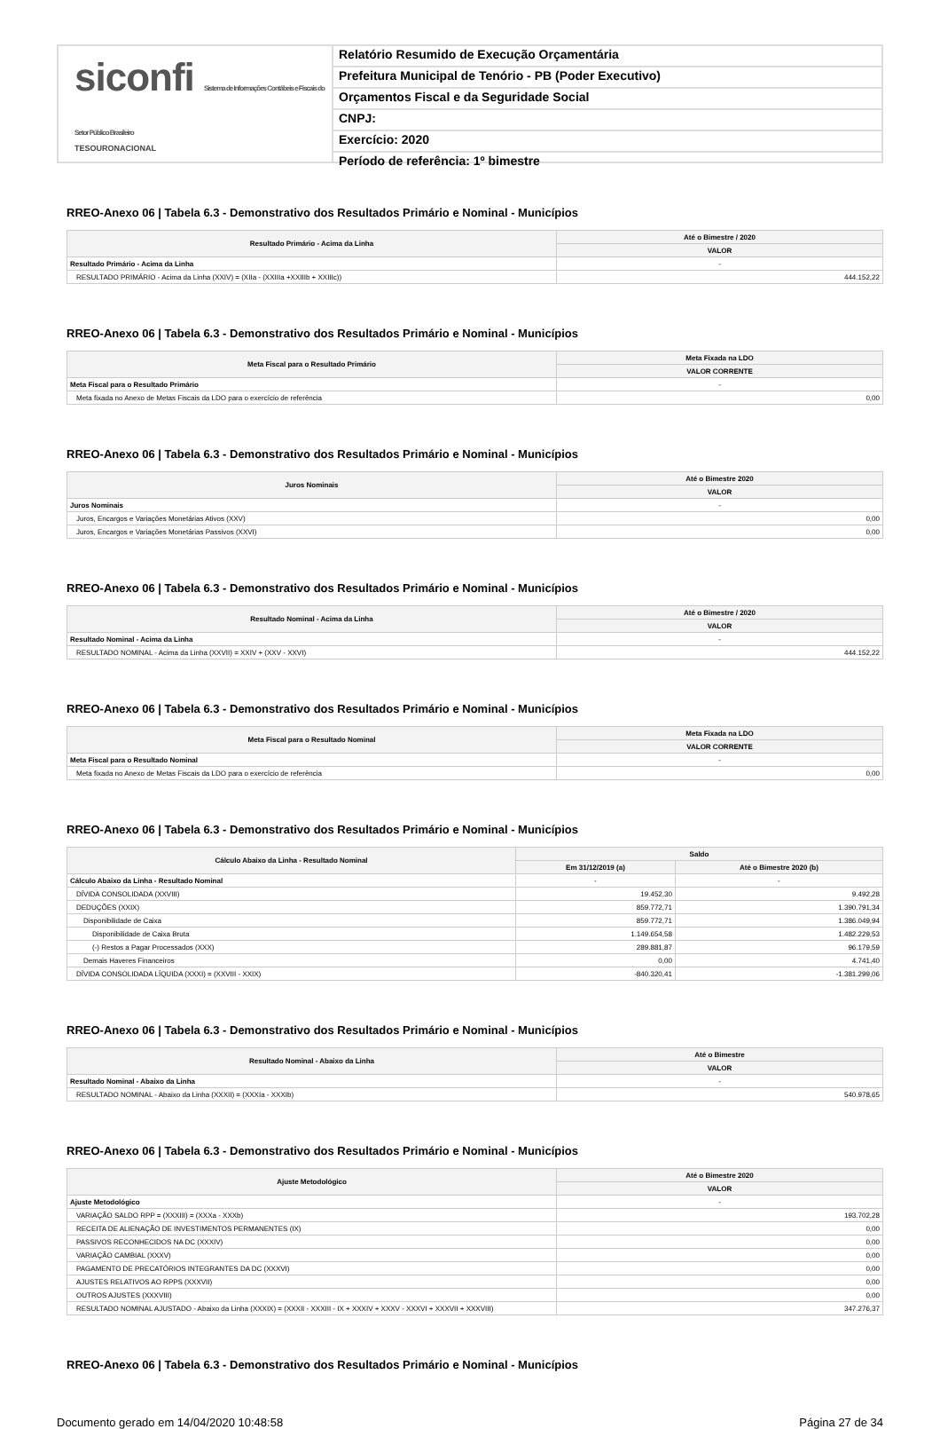siconfi Sistema de Informações Contábeis e Fiscais do Setor Público Brasileiro
TESOURONACIONAL
Relatório Resumido de Execução Orçamentária
Prefeitura Municipal de Tenório - PB (Poder Executivo)
Orçamentos Fiscal e da Seguridade Social
CNPJ:
Exercício: 2020
Período de referência: 1º bimestre
RREO-Anexo 06 | Tabela 6.3 - Demonstrativo dos Resultados Primário e Nominal - Municípios
| Resultado Primário - Acima da Linha | Até o Bimestre / 2020 |
| --- | --- |
| | VALOR |
| Resultado Primário - Acima da Linha | - |
| RESULTADO PRIMÁRIO - Acima da Linha (XXIV) = (XIIa - (XXIIIa +XXIIIb + XXIIIc)) | 444.152,22 |
RREO-Anexo 06 | Tabela 6.3 - Demonstrativo dos Resultados Primário e Nominal - Municípios
| Meta Fiscal para o Resultado Primário | Meta Fixada na LDO |
| --- | --- |
| | VALOR CORRENTE |
| Meta Fiscal para o Resultado Primário | - |
| Meta fixada no Anexo de Metas Fiscais da LDO para o exercício de referência | 0,00 |
RREO-Anexo 06 | Tabela 6.3 - Demonstrativo dos Resultados Primário e Nominal - Municípios
| Juros Nominais | Até o Bimestre 2020 |
| --- | --- |
| | VALOR |
| Juros Nominais | - |
| Juros, Encargos e Variações Monetárias Ativos (XXV) | 0,00 |
| Juros, Encargos e Variações Monetárias Passivos (XXVI) | 0,00 |
RREO-Anexo 06 | Tabela 6.3 - Demonstrativo dos Resultados Primário e Nominal - Municípios
| Resultado Nominal - Acima da Linha | Até o Bimestre / 2020 |
| --- | --- |
| | VALOR |
| Resultado Nominal - Acima da Linha | - |
| RESULTADO NOMINAL - Acima da Linha (XXVII) = XXIV + (XXV - XXVI) | 444.152,22 |
RREO-Anexo 06 | Tabela 6.3 - Demonstrativo dos Resultados Primário e Nominal - Municípios
| Meta Fiscal para o Resultado Nominal | Meta Fixada na LDO |
| --- | --- |
| | VALOR CORRENTE |
| Meta Fiscal para o Resultado Nominal | - |
| Meta fixada no Anexo de Metas Fiscais da LDO para o exercício de referência | 0,00 |
RREO-Anexo 06 | Tabela 6.3 - Demonstrativo dos Resultados Primário e Nominal - Municípios
| Cálculo Abaixo da Linha - Resultado Nominal | Saldo | |
| --- | --- | --- |
| | Em 31/12/2019 (a) | Até o Bimestre 2020 (b) |
| Cálculo Abaixo da Linha - Resultado Nominal | - | - |
| DÍVIDA CONSOLIDADA (XXVIII) | 19.452,30 | 9.492,28 |
| DEDUÇÕES (XXIX) | 859.772,71 | 1.390.791,34 |
| Disponibilidade de Caixa | 859.772,71 | 1.386.049,94 |
| Disponibilidade de Caixa Bruta | 1.149.654,58 | 1.482.229,53 |
| (-) Restos a Pagar Processados (XXX) | 289.881,87 | 96.179,59 |
| Demais Haveres Financeiros | 0,00 | 4.741,40 |
| DÍVIDA CONSOLIDADA LÍQUIDA (XXXI) = (XXVIII - XXIX) | -840.320,41 | -1.381.299,06 |
RREO-Anexo 06 | Tabela 6.3 - Demonstrativo dos Resultados Primário e Nominal - Municípios
| Resultado Nominal - Abaixo da Linha | Até o Bimestre |
| --- | --- |
| | VALOR |
| Resultado Nominal - Abaixo da Linha | - |
| RESULTADO NOMINAL - Abaixo da Linha (XXXII) = (XXXIa - XXXIb) | 540.978,65 |
RREO-Anexo 06 | Tabela 6.3 - Demonstrativo dos Resultados Primário e Nominal - Municípios
| Ajuste Metodológico | Até o Bimestre 2020 |
| --- | --- |
| | VALOR |
| Ajuste Metodológico | - |
| VARIAÇÃO SALDO RPP = (XXXIII) = (XXXa - XXXb) | 193.702,28 |
| RECEITA DE ALIENAÇÃO DE INVESTIMENTOS PERMANENTES (IX) | 0,00 |
| PASSIVOS RECONHECIDOS NA DC (XXXIV) | 0,00 |
| VARIAÇÃO CAMBIAL (XXXV) | 0,00 |
| PAGAMENTO DE PRECATÓRIOS INTEGRANTES DA DC (XXXVI) | 0,00 |
| AJUSTES RELATIVOS AO RPPS (XXXVII) | 0,00 |
| OUTROS AJUSTES (XXXVIII) | 0,00 |
| RESULTADO NOMINAL AJUSTADO - Abaixo da Linha (XXXIX) = (XXXII - XXXIII - IX + XXXIV + XXXV - XXXVI + XXXVII + XXXVIII) | 347.276,37 |
RREO-Anexo 06 | Tabela 6.3 - Demonstrativo dos Resultados Primário e Nominal - Municípios
Documento gerado em 14/04/2020 10:48:58 Página 27 de 34